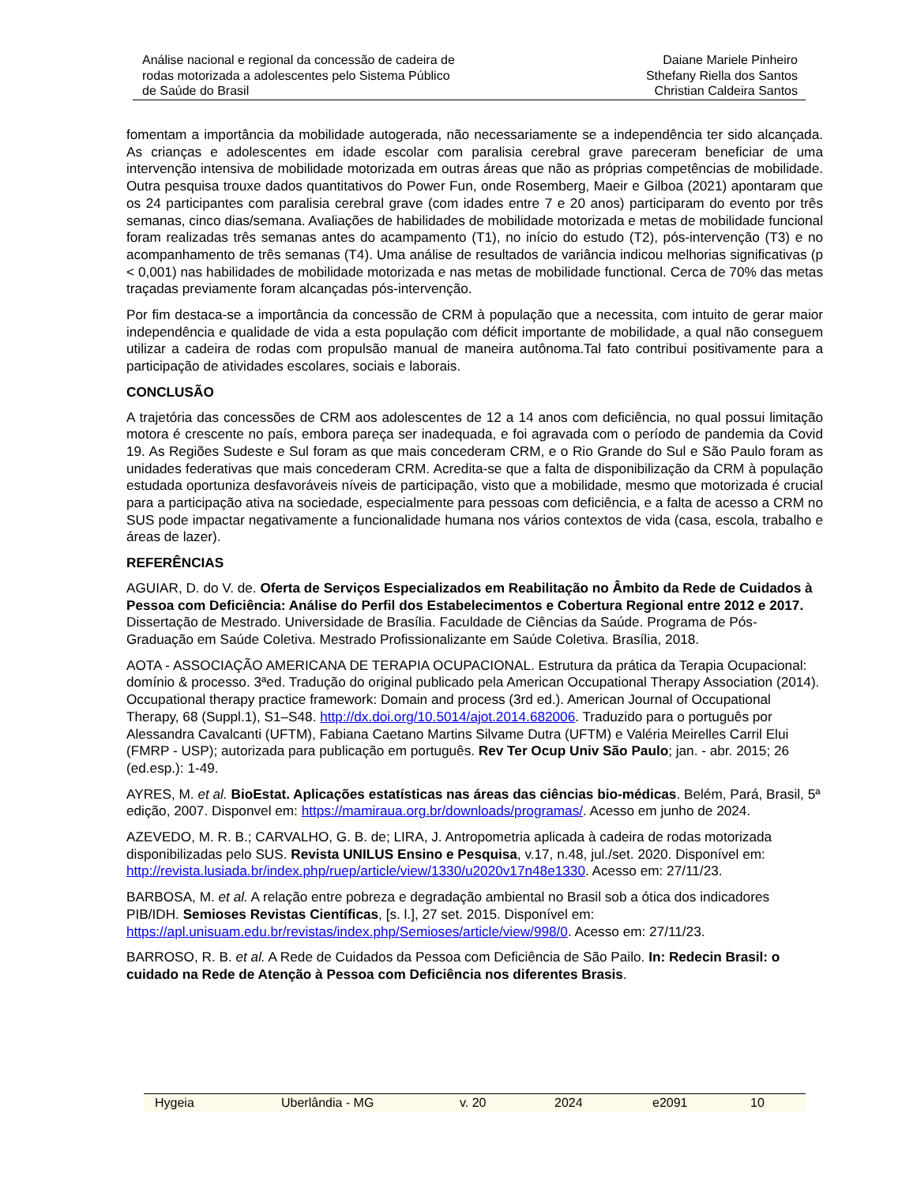Análise nacional e regional da concessão de cadeira de
rodas motorizada a adolescentes pelo Sistema Público
de Saúde do Brasil
Daiane Mariele Pinheiro
Sthefany Riella dos Santos
Christian Caldeira Santos
fomentam a importância da mobilidade autogerada, não necessariamente se a independência ter sido alcançada. As crianças e adolescentes em idade escolar com paralisia cerebral grave pareceram beneficiar de uma intervenção intensiva de mobilidade motorizada em outras áreas que não as próprias competências de mobilidade. Outra pesquisa trouxe dados quantitativos do Power Fun, onde Rosemberg, Maeir e Gilboa (2021) apontaram que os 24 participantes com paralisia cerebral grave (com idades entre 7 e 20 anos) participaram do evento por três semanas, cinco dias/semana. Avaliações de habilidades de mobilidade motorizada e metas de mobilidade funcional foram realizadas três semanas antes do acampamento (T1), no início do estudo (T2), pós-intervenção (T3) e no acompanhamento de três semanas (T4). Uma análise de resultados de variância indicou melhorias significativas (p < 0,001) nas habilidades de mobilidade motorizada e nas metas de mobilidade functional. Cerca de 70% das metas traçadas previamente foram alcançadas pós-intervenção.
Por fim destaca-se a importância da concessão de CRM à população que a necessita, com intuito de gerar maior independência e qualidade de vida a esta população com déficit importante de mobilidade, a qual não conseguem utilizar a cadeira de rodas com propulsão manual de maneira autônoma.Tal fato contribui positivamente para a participação de atividades escolares, sociais e laborais.
CONCLUSÃO
A trajetória das concessões de CRM aos adolescentes de 12 a 14 anos com deficiência, no qual possui limitação motora é crescente no país, embora pareça ser inadequada, e foi agravada com o período de pandemia da Covid 19. As Regiões Sudeste e Sul foram as que mais concederam CRM, e o Rio Grande do Sul e São Paulo foram as unidades federativas que mais concederam CRM. Acredita-se que a falta de disponibilização da CRM à população estudada oportuniza desfavoráveis níveis de participação, visto que a mobilidade, mesmo que motorizada é crucial para a participação ativa na sociedade, especialmente para pessoas com deficiência, e a falta de acesso a CRM no SUS pode impactar negativamente a funcionalidade humana nos vários contextos de vida (casa, escola, trabalho e áreas de lazer).
REFERÊNCIAS
AGUIAR, D. do V. de. Oferta de Serviços Especializados em Reabilitação no Âmbito da Rede de Cuidados à Pessoa com Deficiência: Análise do Perfil dos Estabelecimentos e Cobertura Regional entre 2012 e 2017. Dissertação de Mestrado. Universidade de Brasília. Faculdade de Ciências da Saúde. Programa de Pós-Graduação em Saúde Coletiva. Mestrado Profissionalizante em Saúde Coletiva. Brasília, 2018.
AOTA - ASSOCIAÇÃO AMERICANA DE TERAPIA OCUPACIONAL. Estrutura da prática da Terapia Ocupacional: domínio & processo. 3ªed. Tradução do original publicado pela American Occupational Therapy Association (2014). Occupational therapy practice framework: Domain and process (3rd ed.). American Journal of Occupational Therapy, 68 (Suppl.1), S1–S48. http://dx.doi.org/10.5014/ajot.2014.682006. Traduzido para o português por Alessandra Cavalcanti (UFTM), Fabiana Caetano Martins Silvame Dutra (UFTM) e Valéria Meirelles Carril Elui (FMRP - USP); autorizada para publicação em português. Rev Ter Ocup Univ São Paulo; jan. - abr. 2015; 26 (ed.esp.): 1-49.
AYRES, M. et al. BioEstat. Aplicações estatísticas nas áreas das ciências bio-médicas. Belém, Pará, Brasil, 5ª edição, 2007. Disponvel em: https://mamiraua.org.br/downloads/programas/. Acesso em junho de 2024.
AZEVEDO, M. R. B.; CARVALHO, G. B. de; LIRA, J. Antropometria aplicada à cadeira de rodas motorizada disponibilizadas pelo SUS. Revista UNILUS Ensino e Pesquisa, v.17, n.48, jul./set. 2020. Disponível em: http://revista.lusiada.br/index.php/ruep/article/view/1330/u2020v17n48e1330. Acesso em: 27/11/23.
BARBOSA, M. et al. A relação entre pobreza e degradação ambiental no Brasil sob a ótica dos indicadores PIB/IDH. Semioses Revistas Científicas, [s. l.], 27 set. 2015. Disponível em: https://apl.unisuam.edu.br/revistas/index.php/Semioses/article/view/998/0. Acesso em: 27/11/23.
BARROSO, R. B. et al. A Rede de Cuidados da Pessoa com Deficiência de São Pailo. In: Redecin Brasil: o cuidado na Rede de Atenção à Pessoa com Deficiência nos diferentes Brasis.
Hygeia Uberlândia - MG v. 20 2024 e2091 10